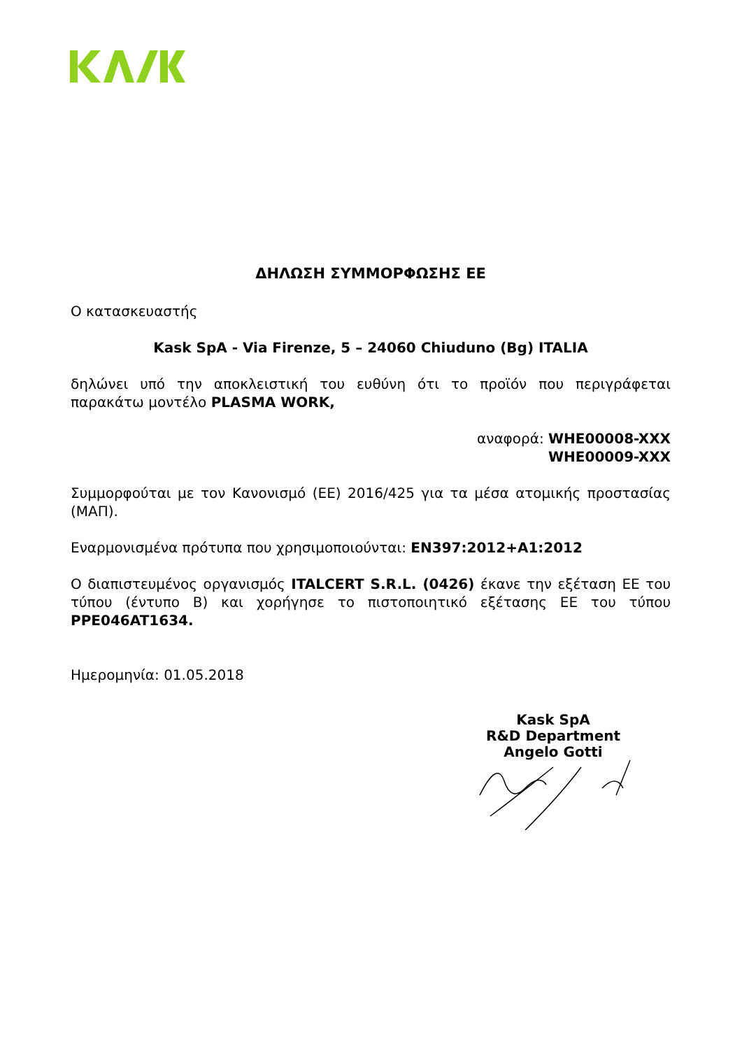ΔΗΛΩΣΗ ΣΥΜΜΟΡΦΩΣΗΣ ΕΕ
Ο κατασκευαστής
Kask SpA - Via Firenze, 5 – 24060 Chiuduno (Bg) ITALIA
δηλώνει υπό την αποκλειστική του ευθύνη ότι το προϊόν που περιγράφεται παρακάτω μοντέλο PLASMA WORK,
αναφορά: WHE00008-XXX
WHE00009-XXX
Συμμορφούται με τον Κανονισμό (ΕΕ) 2016/425 για τα μέσα ατομικής προστασίας (ΜΑΠ).
Εναρμονισμένα πρότυπα που χρησιμοποιούνται: EN397:2012+A1:2012
Ο διαπιστευμένος οργανισμός ITALCERT S.R.L. (0426) έκανε την εξέταση ΕΕ του τύπου (έντυπο Β) και χορήγησε το πιστοποιητικό εξέτασης ΕΕ του τύπου PPE046AT1634.
Ημερομηνία: 01.05.2018
Kask SpA
R&D Department
Angelo Gotti